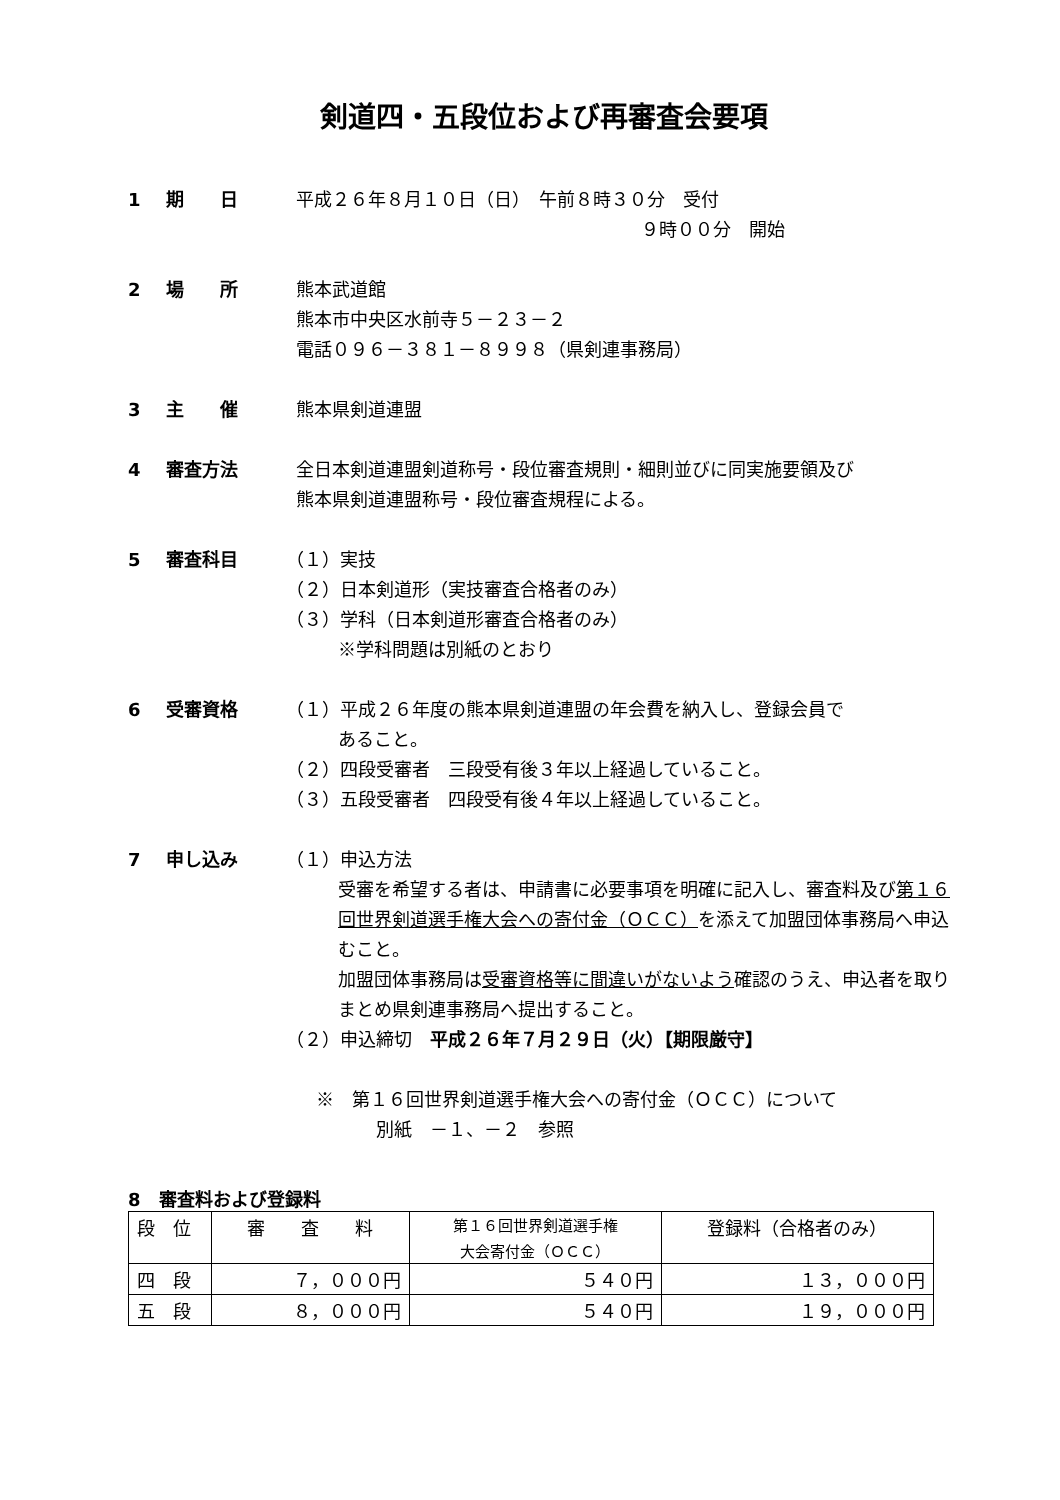剣道四・五段位および再審査会要項
1 期　　日 平成２６年８月１０日（日）　午前８時３０分　受付
９時００分　開始
2 場　　所 熊本武道館
熊本市中央区水前寺５－２３－２
電話０９６－３８１－８９９８（県剣連事務局）
3 主　　催 熊本県剣道連盟
4 審査方法 全日本剣道連盟剣道称号・段位審査規則・細則並びに同実施要領及び
熊本県剣道連盟称号・段位審査規程による。
5 審査科目 （１）実技
（２）日本剣道形（実技審査合格者のみ）
（３）学科（日本剣道形審査合格者のみ）
※学科問題は別紙のとおり
6 受審資格 （１）平成２６年度の熊本県剣道連盟の年会費を納入し、登録会員で
あること。
（２）四段受審者　三段受有後３年以上経過していること。
（３）五段受審者　四段受有後４年以上経過していること。
7 申し込み （１）申込方法
受審を希望する者は、申請書に必要事項を明確に記入し、審査料及び第１６回世界剣道選手権大会への寄付金（ＯＣＣ）を添えて加盟団体事務局へ申込むこと。
加盟団体事務局は受審資格等に間違いがないよう確認のうえ、申込者を取りまとめ県剣連事務局へ提出すること。
（２）申込締切　平成２６年７月２９日（火）【期限厳守】
※　第１６回世界剣道選手権大会への寄付金（ＯＣＣ）について
別紙　－１、－２　参照
8　審査料および登録料
| 段 位 | 審 査 料 | 第１６回世界剣道選手権 大会寄付金（ＯＣＣ） | 登録料（合格者のみ） |
| --- | --- | --- | --- |
| 四 段 | ７，０００円 | ５４０円 | １３，０００円 |
| 五 段 | ８，０００円 | ５４０円 | １９，０００円 |